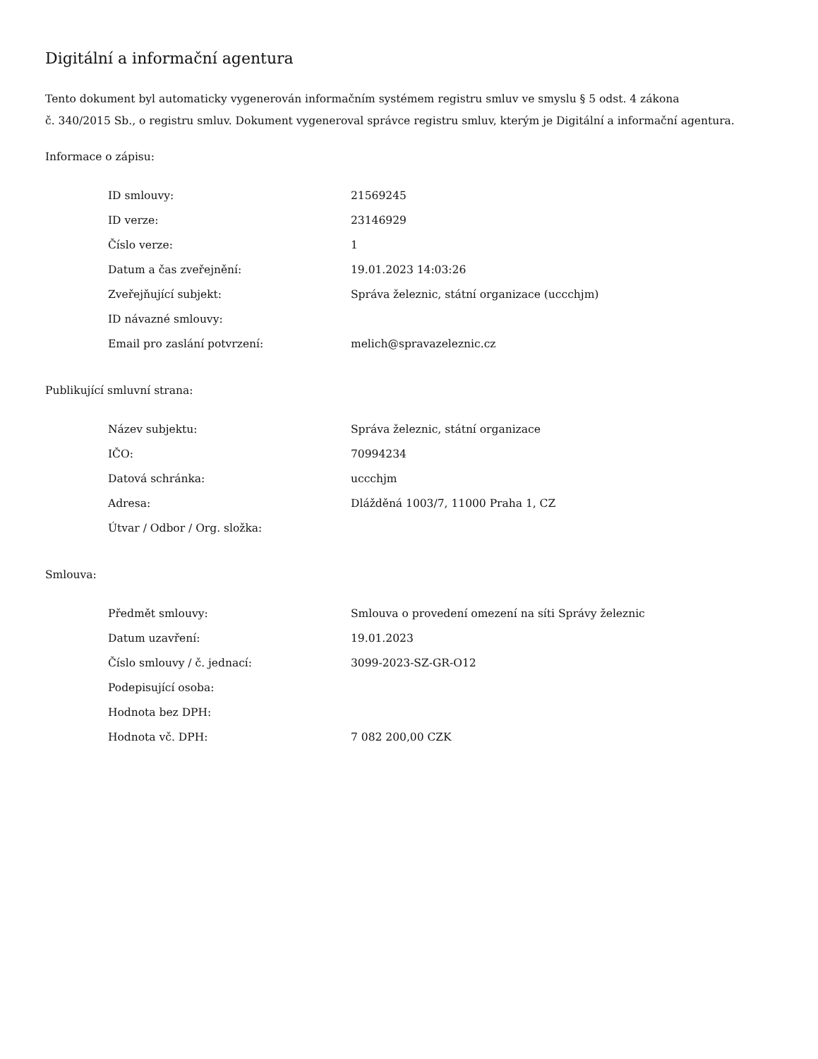Digitální a informační agentura
Tento dokument byl automaticky vygenerován informačním systémem registru smluv ve smyslu § 5 odst. 4 zákona
č. 340/2015 Sb., o registru smluv. Dokument vygeneroval správce registru smluv, kterým je Digitální a informační agentura.
Informace o zápisu:
| ID smlouvy: | 21569245 |
| ID verze: | 23146929 |
| Číslo verze: | 1 |
| Datum a čas zveřejnění: | 19.01.2023 14:03:26 |
| Zveřejňující subjekt: | Správa železnic, státní organizace (uccchjm) |
| ID návazné smlouvy: | |
| Email pro zaslání potvrzení: | melich@spravazeleznic.cz |
Publikující smluvní strana:
| Název subjektu: | Správa železnic, státní organizace |
| IČO: | 70994234 |
| Datová schránka: | uccchjm |
| Adresa: | Dlážděná 1003/7, 11000 Praha 1, CZ |
| Útvar / Odbor / Org. složka: | |
Smlouva:
| Předmět smlouvy: | Smlouva o provedení omezení na síti Správy železnic |
| Datum uzavření: | 19.01.2023 |
| Číslo smlouvy / č. jednací: | 3099-2023-SZ-GR-O12 |
| Podepisující osoba: | |
| Hodnota bez DPH: | |
| Hodnota vč. DPH: | 7 082 200,00 CZK |